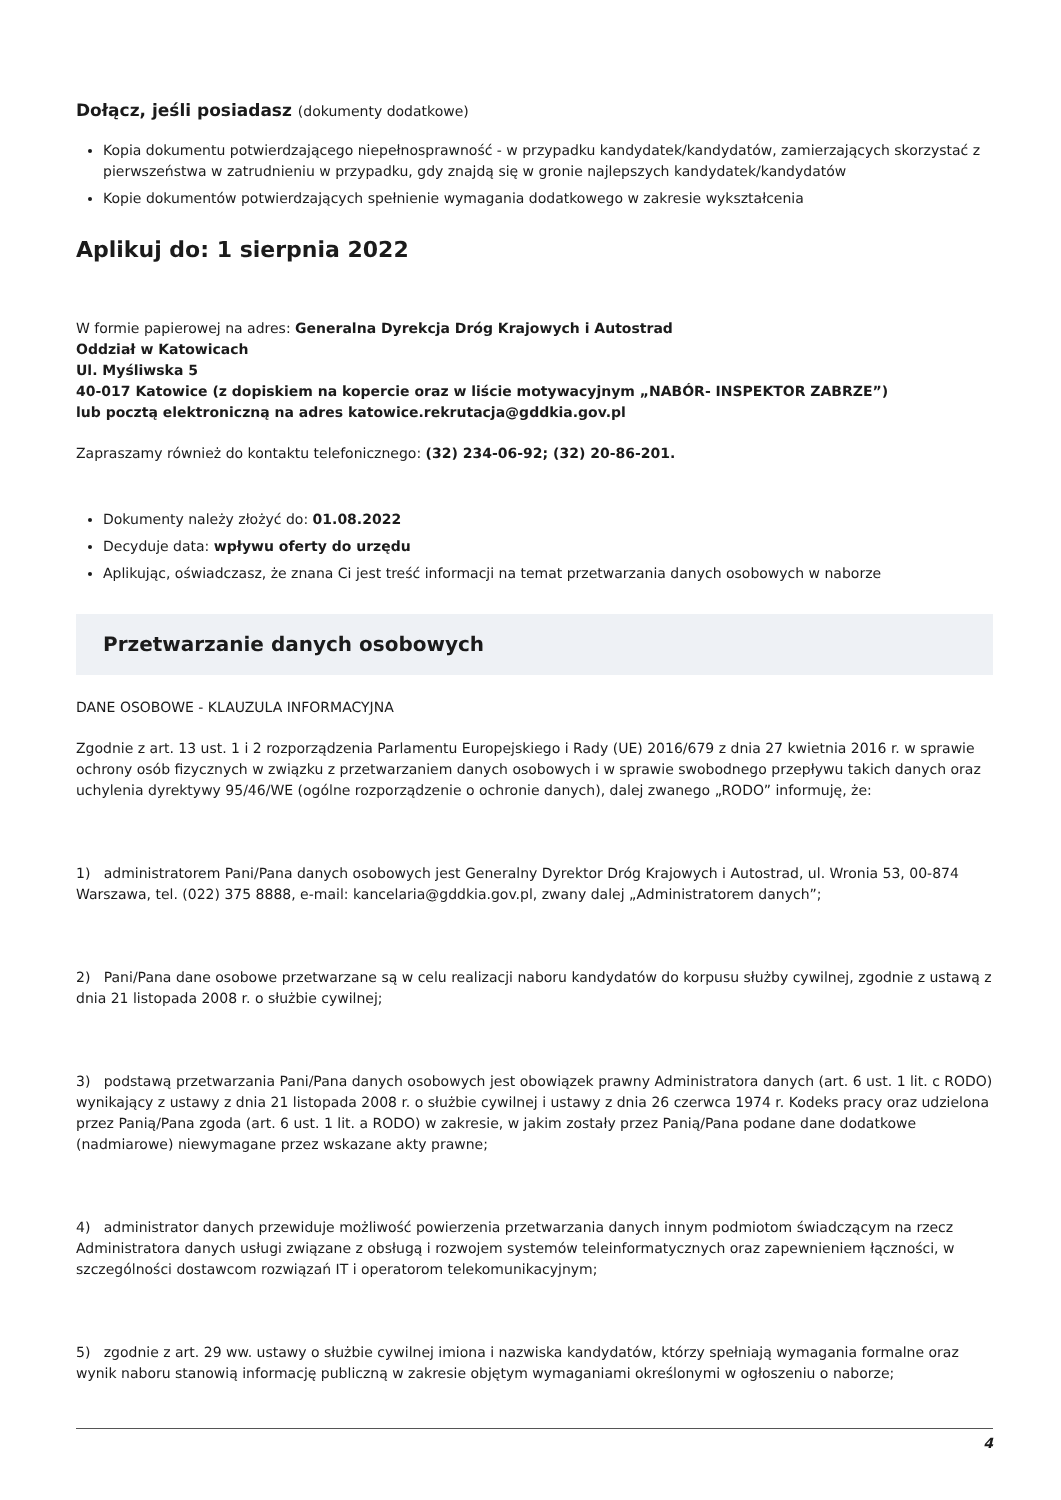Dołącz, jeśli posiadasz (dokumenty dodatkowe)
Kopia dokumentu potwierdzającego niepełnosprawność - w przypadku kandydatek/kandydatów, zamierzających skorzystać z pierwszeństwa w zatrudnieniu w przypadku, gdy znajdą się w gronie najlepszych kandydatek/kandydatów
Kopie dokumentów potwierdzających spełnienie wymagania dodatkowego w zakresie wykształcenia
Aplikuj do: 1 sierpnia 2022
W formie papierowej na adres: Generalna Dyrekcja Dróg Krajowych i Autostrad
Oddział w Katowicach
Ul. Myśliwska 5
40-017 Katowice (z dopiskiem na kopercie oraz w liście motywacyjnym „NABÓR- INSPEKTOR ZABRZE”)
lub pocztą elektroniczną na adres katowice.rekrutacja@gddkia.gov.pl
Zapraszamy również do kontaktu telefonicznego: (32) 234-06-92; (32) 20-86-201.
Dokumenty należy złożyć do: 01.08.2022
Decyduje data: wpływu oferty do urzędu
Aplikując, oświadczasz, że znana Ci jest treść informacji na temat przetwarzania danych osobowych w naborze
Przetwarzanie danych osobowych
DANE OSOBOWE - KLAUZULA INFORMACYJNA
Zgodnie z art. 13 ust. 1 i 2 rozporządzenia Parlamentu Europejskiego i Rady (UE) 2016/679 z dnia 27 kwietnia 2016 r. w sprawie ochrony osób fizycznych w związku z przetwarzaniem danych osobowych i w sprawie swobodnego przepływu takich danych oraz uchylenia dyrektywy 95/46/WE (ogólne rozporządzenie o ochronie danych), dalej zwanego „RODO” informuję, że:
1) administratorem Pani/Pana danych osobowych jest Generalny Dyrektor Dróg Krajowych i Autostrad, ul. Wronia 53, 00-874 Warszawa, tel. (022) 375 8888, e-mail: kancelaria@gddkia.gov.pl, zwany dalej „Administratorem danych”;
2) Pani/Pana dane osobowe przetwarzane są w celu realizacji naboru kandydatów do korpusu służby cywilnej, zgodnie z ustawą z dnia 21 listopada 2008 r. o służbie cywilnej;
3) podstawą przetwarzania Pani/Pana danych osobowych jest obowiązek prawny Administratora danych (art. 6 ust. 1 lit. c RODO) wynikający z ustawy z dnia 21 listopada 2008 r. o służbie cywilnej i ustawy z dnia 26 czerwca 1974 r. Kodeks pracy oraz udzielona przez Panią/Pana zgoda (art. 6 ust. 1 lit. a RODO) w zakresie, w jakim zostały przez Panią/Pana podane dane dodatkowe (nadmiarowe) niewymagane przez wskazane akty prawne;
4) administrator danych przewiduje możliwość powierzenia przetwarzania danych innym podmiotom świadczącym na rzecz Administratora danych usługi związane z obsługą i rozwojem systemów teleinformatycznych oraz zapewnieniem łączności, w szczególności dostawcom rozwiązań IT i operatorom telekomunikacyjnym;
5) zgodnie z art. 29 ww. ustawy o służbie cywilnej imiona i nazwiska kandydatów, którzy spełniają wymagania formalne oraz wynik naboru stanowią informację publiczną w zakresie objętym wymaganiami określonymi w ogłoszeniu o naborze;
4